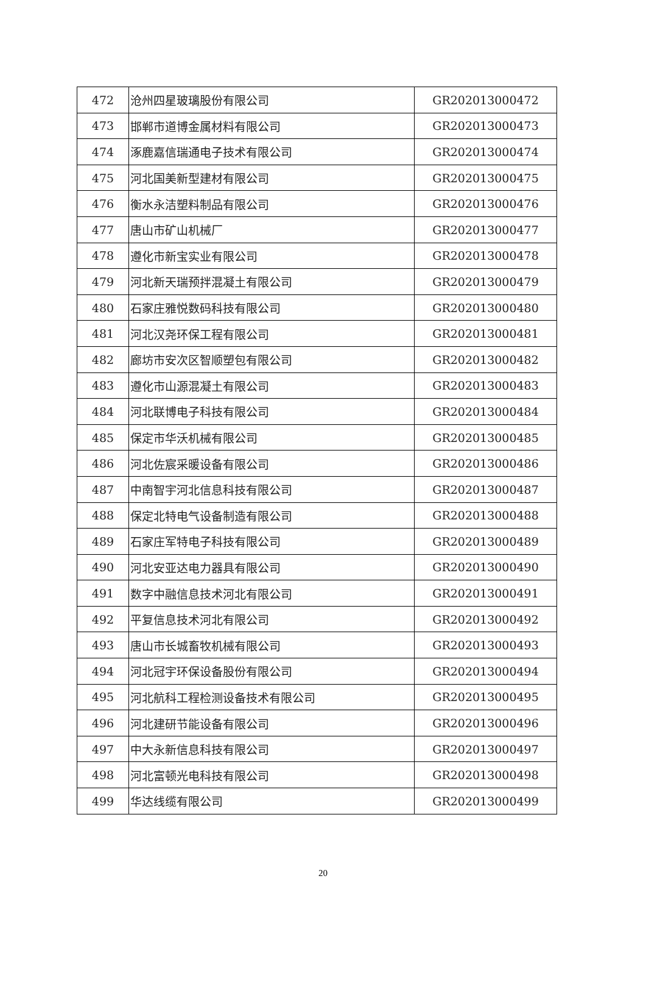| 472 | 沧州四星玻璃股份有限公司 | GR202013000472 |
| 473 | 邯郸市道博金属材料有限公司 | GR202013000473 |
| 474 | 涿鹿嘉信瑞通电子技术有限公司 | GR202013000474 |
| 475 | 河北国美新型建材有限公司 | GR202013000475 |
| 476 | 衡水永洁塑料制品有限公司 | GR202013000476 |
| 477 | 唐山市矿山机械厂 | GR202013000477 |
| 478 | 遵化市新宝实业有限公司 | GR202013000478 |
| 479 | 河北新天瑞预拌混凝土有限公司 | GR202013000479 |
| 480 | 石家庄雅悦数码科技有限公司 | GR202013000480 |
| 481 | 河北汉尧环保工程有限公司 | GR202013000481 |
| 482 | 廊坊市安次区智顺塑包有限公司 | GR202013000482 |
| 483 | 遵化市山源混凝土有限公司 | GR202013000483 |
| 484 | 河北联博电子科技有限公司 | GR202013000484 |
| 485 | 保定市华沃机械有限公司 | GR202013000485 |
| 486 | 河北佐宸采暖设备有限公司 | GR202013000486 |
| 487 | 中南智宇河北信息科技有限公司 | GR202013000487 |
| 488 | 保定北特电气设备制造有限公司 | GR202013000488 |
| 489 | 石家庄军特电子科技有限公司 | GR202013000489 |
| 490 | 河北安亚达电力器具有限公司 | GR202013000490 |
| 491 | 数字中融信息技术河北有限公司 | GR202013000491 |
| 492 | 平复信息技术河北有限公司 | GR202013000492 |
| 493 | 唐山市长城畜牧机械有限公司 | GR202013000493 |
| 494 | 河北冠宇环保设备股份有限公司 | GR202013000494 |
| 495 | 河北航科工程检测设备技术有限公司 | GR202013000495 |
| 496 | 河北建研节能设备有限公司 | GR202013000496 |
| 497 | 中大永新信息科技有限公司 | GR202013000497 |
| 498 | 河北富顿光电科技有限公司 | GR202013000498 |
| 499 | 华达线缆有限公司 | GR202013000499 |
20